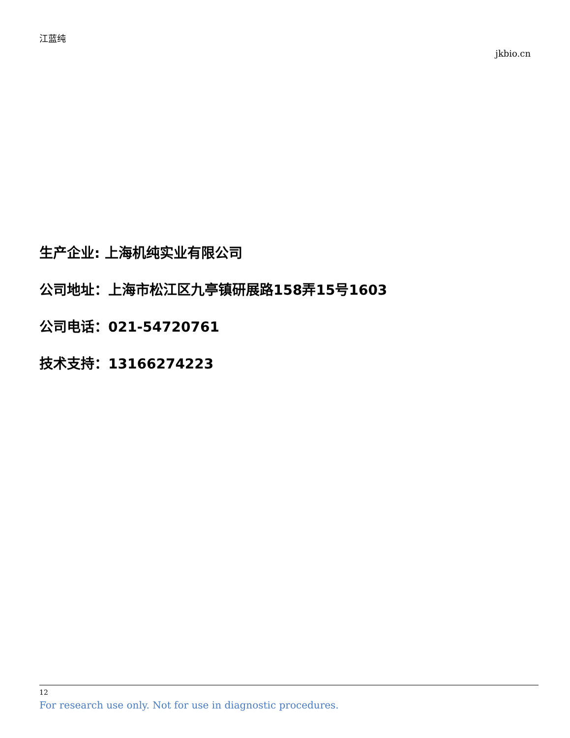江蓝纯
jkbio.cn
生产企业: 上海机纯实业有限公司
公司地址：上海市松江区九亭镇研展路158弄15号1603
公司电话：021-54720761
技术支持：13166274223
12
For research use only. Not for use in diagnostic procedures.